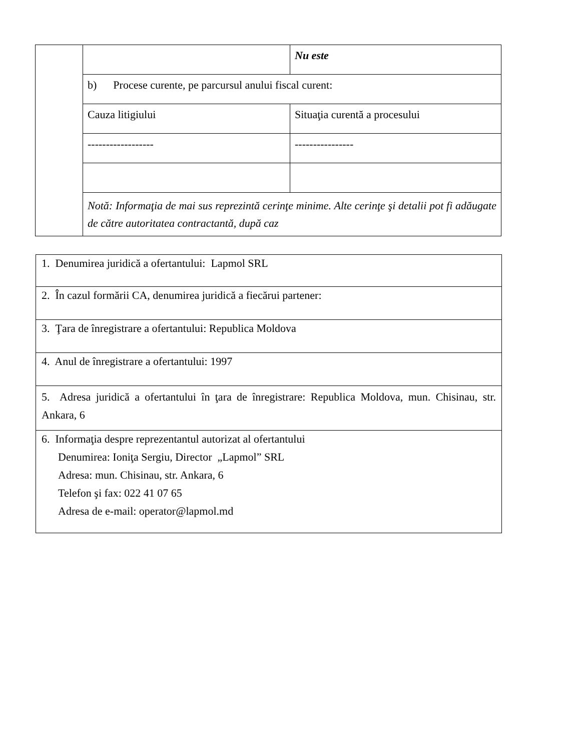| | | Nu este |
| | b) Procese curente, pe parcursul anului fiscal curent: | |
| | Cauza litigiului | Situaţia curentă a procesului |
| | ------------------ | ---------------- |
| | Notă: Informaţia de mai sus reprezintă cerinţe minime. Alte cerinţe şi detalii pot fi adăugate de către autoritatea contractantă, după caz | |
| 1. Denumirea juridică a ofertantului: Lapmol SRL |
| 2. În cazul formării CA, denumirea juridică a fiecărui partener: |
| 3. Ţara de înregistrare a ofertantului: Republica Moldova |
| 4. Anul de înregistrare a ofertantului: 1997 |
| 5. Adresa juridică a ofertantului în ţara de înregistrare: Republica Moldova, mun. Chisinau, str. Ankara, 6 |
| 6. Informaţia despre reprezentantul autorizat al ofertantului Denumirea: Ioniţa Sergiu, Director „Lapmol” SRL Adresa: mun. Chisinau, str. Ankara, 6 Telefon şi fax: 022 41 07 65 Adresa de e-mail: operator@lapmol.md |